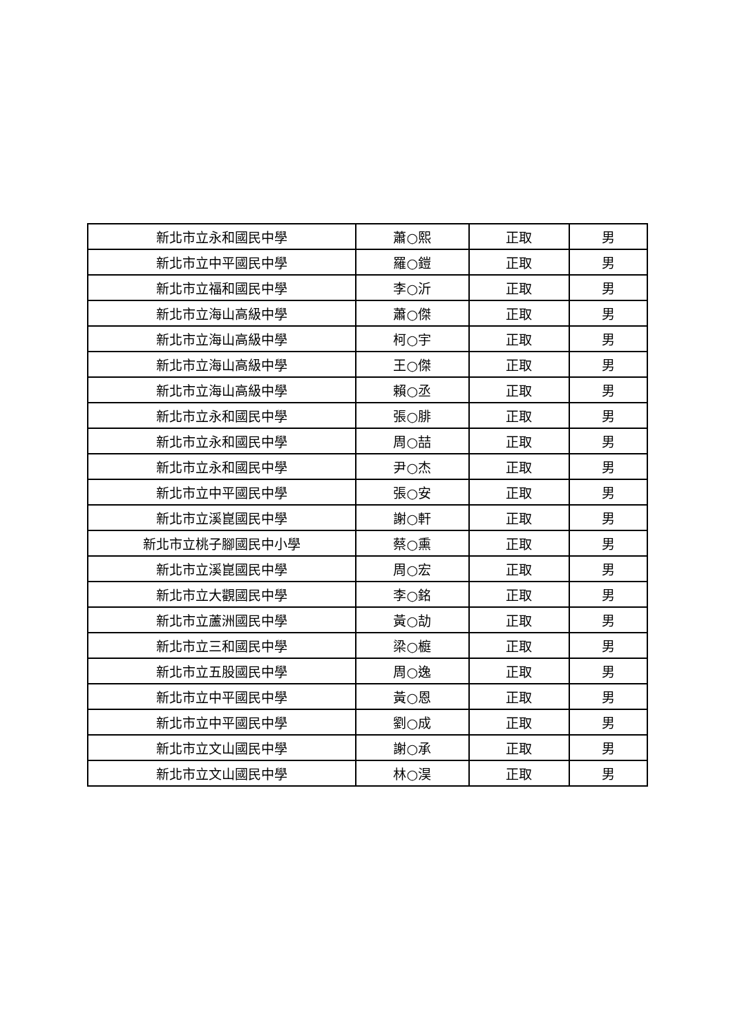| 新北市立永和國民中學 | 蕭○熙 | 正取 | 男 |
| 新北市立中平國民中學 | 羅○鎧 | 正取 | 男 |
| 新北市立福和國民中學 | 李○沂 | 正取 | 男 |
| 新北市立海山高級中學 | 蕭○傑 | 正取 | 男 |
| 新北市立海山高級中學 | 柯○宇 | 正取 | 男 |
| 新北市立海山高級中學 | 王○傑 | 正取 | 男 |
| 新北市立海山高級中學 | 賴○丞 | 正取 | 男 |
| 新北市立永和國民中學 | 張○腓 | 正取 | 男 |
| 新北市立永和國民中學 | 周○喆 | 正取 | 男 |
| 新北市立永和國民中學 | 尹○杰 | 正取 | 男 |
| 新北市立中平國民中學 | 張○安 | 正取 | 男 |
| 新北市立溪崑國民中學 | 謝○軒 | 正取 | 男 |
| 新北市立桃子腳國民中小學 | 蔡○熏 | 正取 | 男 |
| 新北市立溪崑國民中學 | 周○宏 | 正取 | 男 |
| 新北市立大觀國民中學 | 李○銘 | 正取 | 男 |
| 新北市立蘆洲國民中學 | 黃○劼 | 正取 | 男 |
| 新北市立三和國民中學 | 梁○榳 | 正取 | 男 |
| 新北市立五股國民中學 | 周○逸 | 正取 | 男 |
| 新北市立中平國民中學 | 黃○恩 | 正取 | 男 |
| 新北市立中平國民中學 | 劉○成 | 正取 | 男 |
| 新北市立文山國民中學 | 謝○承 | 正取 | 男 |
| 新北市立文山國民中學 | 林○淏 | 正取 | 男 |